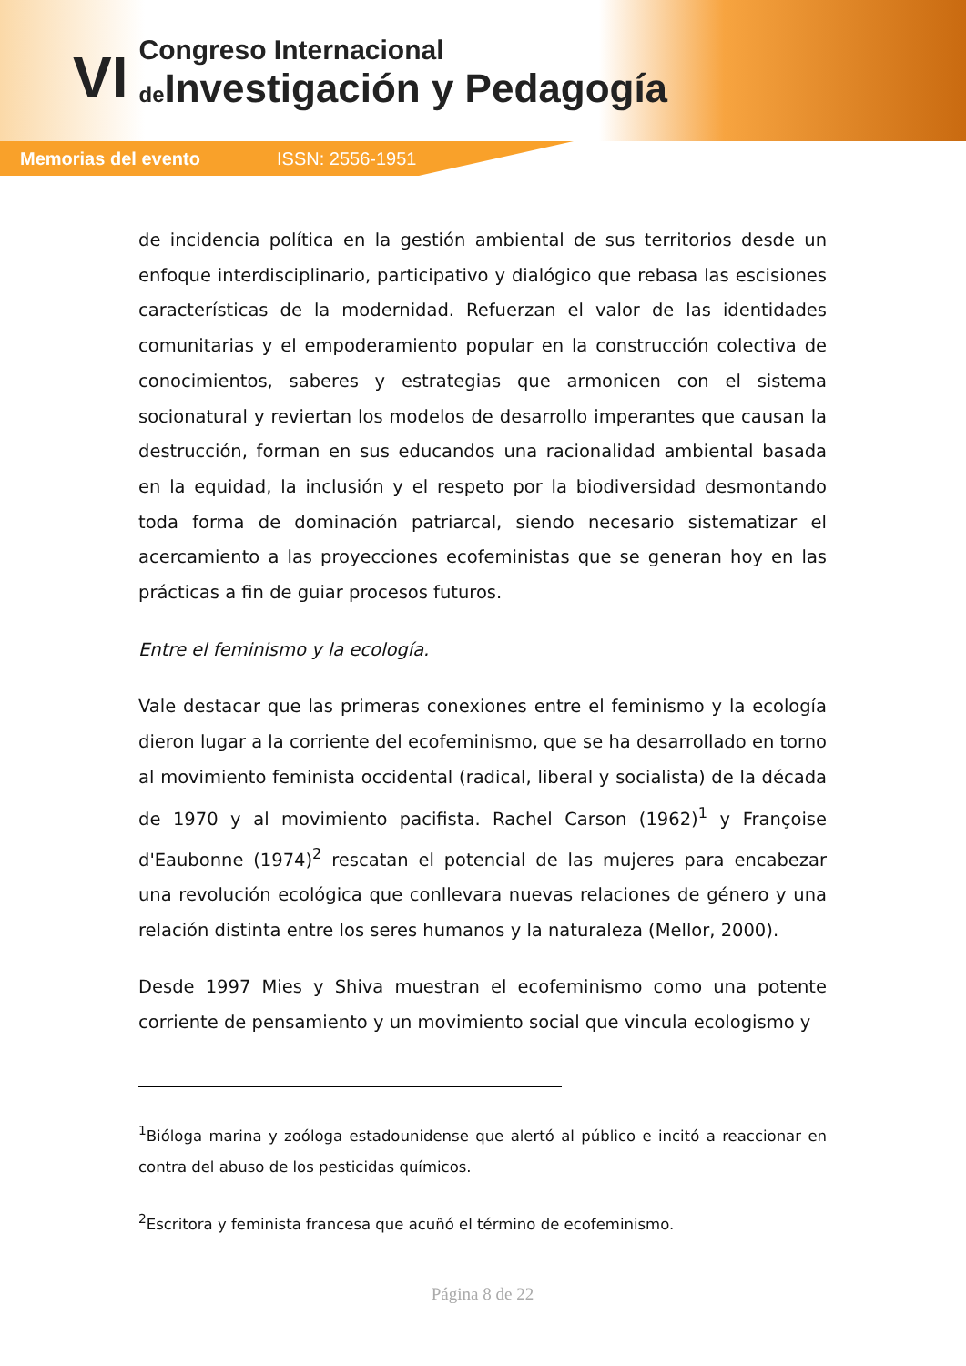VI
Congreso Internacional
de Investigación y Pedagogía
Memorias del evento ISSN: 2556-1951
de incidencia política en la gestión ambiental de sus territorios desde un enfoque interdisciplinario, participativo y dialógico que rebasa las escisiones características de la modernidad. Refuerzan el valor de las identidades comunitarias y el empoderamiento popular en la construcción colectiva de conocimientos, saberes y estrategias que armonicen con el sistema socionatural y reviertan los modelos de desarrollo imperantes que causan la destrucción, forman en sus educandos una racionalidad ambiental basada en la equidad, la inclusión y el respeto por la biodiversidad desmontando toda forma de dominación patriarcal, siendo necesario sistematizar el acercamiento a las proyecciones ecofeministas que se generan hoy en las prácticas a fin de guiar procesos futuros.
Entre el feminismo y la ecología.
Vale destacar que las primeras conexiones entre el feminismo y la ecología dieron lugar a la corriente del ecofeminismo, que se ha desarrollado en torno al movimiento feminista occidental (radical, liberal y socialista) de la década de 1970 y al movimiento pacifista. Rachel Carson (1962)<sup>1</sup> y Françoise d'Eaubonne (1974)<sup>2</sup> rescatan el potencial de las mujeres para encabezar una revolución ecológica que conllevara nuevas relaciones de género y una relación distinta entre los seres humanos y la naturaleza (Mellor, 2000).
Desde 1997 Mies y Shiva muestran el ecofeminismo como una potente corriente de pensamiento y un movimiento social que vincula ecologismo y
<sup>1</sup> Bióloga marina y zoóloga estadounidense que alertó al público e incitó a reaccionar en contra del abuso de los pesticidas químicos.
<sup>2</sup> Escritora y feminista francesa que acuñó el término de ecofeminismo.
Página 8 de 22